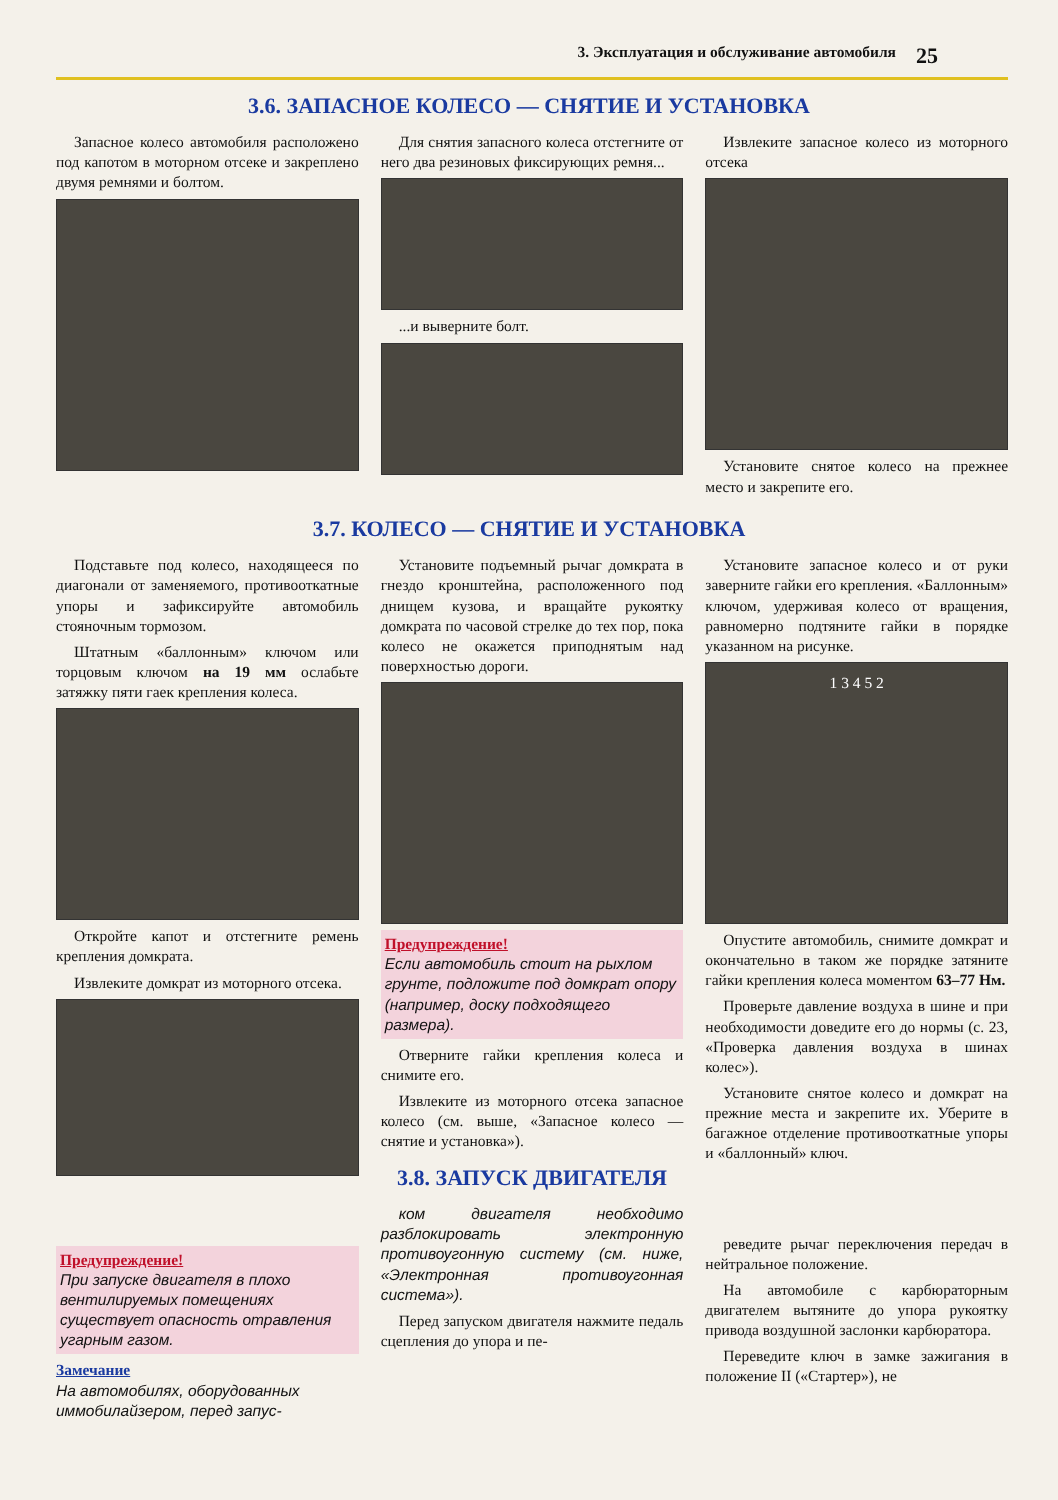3. Эксплуатация и обслуживание автомобиля 25
3.6. ЗАПАСНОЕ КОЛЕСО — СНЯТИЕ И УСТАНОВКА
Запасное колесо автомобиля расположено под капотом в моторном отсеке и закреплено двумя ремнями и болтом.
Для снятия запасного колеса отстегните от него два резиновых фиксирующих ремня...
...и выверните болт.
Извлеките запасное колесо из моторного отсека
Установите снятое колесо на прежнее место и закрепите его.
3.7. КОЛЕСО — СНЯТИЕ И УСТАНОВКА
Подставьте под колесо, находящееся по диагонали от заменяемого, противооткатные упоры и зафиксируйте автомобиль стояночным тормозом.
Штатным «баллонным» ключом или торцовым ключом на 19 мм ослабьте затяжку пяти гаек крепления колеса.
Откройте капот и отстегните ремень крепления домкрата.
Извлеките домкрат из моторного отсека.
Предупреждение!
При запуске двигателя в плохо вентилируемых помещениях существует опасность отравления угарным газом.
Замечание
На автомобилях, оборудованных иммобилайзером, перед запус-
Установите подъемный рычаг домкрата в гнездо кронштейна, расположенного под днищем кузова, и вращайте рукоятку домкрата по часовой стрелке до тех пор, пока колесо не окажется приподнятым над поверхностью дороги.
Предупреждение!
Если автомобиль стоит на рыхлом грунте, подложите под домкрат опору (например, доску подходящего размера).
Отверните гайки крепления колеса и снимите его.
Извлеките из моторного отсека запасное колесо (см. выше, «Запасное колесо — снятие и установка»).
3.8. ЗАПУСК ДВИГАТЕЛЯ
ком двигателя необходимо разблокировать электронную противоугонную систему (см. ниже, «Электронная противоугонная система»).
Перед запуском двигателя нажмите педаль сцепления до упора и пе-
Установите запасное колесо и от руки заверните гайки его крепления. «Баллонным» ключом, удерживая колесо от вращения, равномерно подтяните гайки в порядке указанном на рисунке.
1 3 4 5 2
Опустите автомобиль, снимите домкрат и окончательно в таком же порядке затяните гайки крепления колеса моментом 63–77 Нм.
Проверьте давление воздуха в шине и при необходимости доведите его до нормы (с. 23, «Проверка давления воздуха в шинах колес»).
Установите снятое колесо и домкрат на прежние места и закрепите их. Уберите в багажное отделение противооткатные упоры и «баллонный» ключ.
реведите рычаг переключения передач в нейтральное положение.
На автомобиле с карбюраторным двигателем вытяните до упора рукоятку привода воздушной заслонки карбюратора.
Переведите ключ в замке зажигания в положение II («Стартер»), не